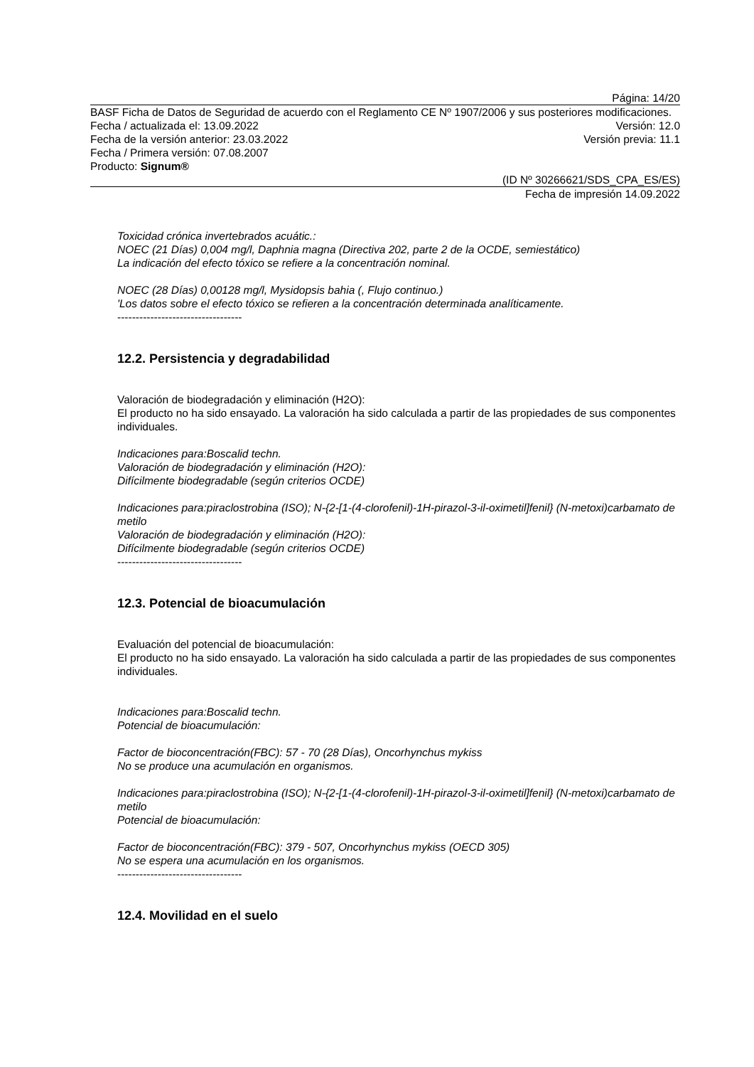Página: 14/20
BASF Ficha de Datos de Seguridad de acuerdo con el Reglamento CE Nº 1907/2006 y sus posteriores modificaciones.
Fecha / actualizada el: 13.09.2022 Versión: 12.0
Fecha de la versión anterior: 23.03.2022 Versión previa: 11.1
Fecha / Primera versión: 07.08.2007
Producto: Signum®
(ID Nº 30266621/SDS_CPA_ES/ES)
Fecha de impresión 14.09.2022
Toxicidad crónica invertebrados acuátic.:
NOEC (21 Días) 0,004 mg/l, Daphnia magna (Directiva 202, parte 2 de la OCDE, semiestático)
La indicación del efecto tóxico se refiere a la concentración nominal.
NOEC (28 Días) 0,00128 mg/l, Mysidopsis bahia (, Flujo continuo.)
'Los datos sobre el efecto tóxico se refieren a la concentración determinada analíticamente.
----------------------------------
12.2. Persistencia y degradabilidad
Valoración de biodegradación y eliminación (H2O):
El producto no ha sido ensayado. La valoración ha sido calculada a partir de las propiedades de sus componentes individuales.
Indicaciones para:Boscalid techn.
Valoración de biodegradación y eliminación (H2O):
Difícilmente biodegradable (según criterios OCDE)
Indicaciones para:piraclostrobina (ISO); N-{2-[1-(4-clorofenil)-1H-pirazol-3-il-oximetil]fenil} (N-metoxi)carbamato de metilo
Valoración de biodegradación y eliminación (H2O):
Difícilmente biodegradable (según criterios OCDE)
----------------------------------
12.3. Potencial de bioacumulación
Evaluación del potencial de bioacumulación:
El producto no ha sido ensayado. La valoración ha sido calculada a partir de las propiedades de sus componentes individuales.
Indicaciones para:Boscalid techn.
Potencial de bioacumulación:
Factor de bioconcentración(FBC): 57 - 70 (28 Días), Oncorhynchus mykiss
No se produce una acumulación en organismos.
Indicaciones para:piraclostrobina (ISO); N-{2-[1-(4-clorofenil)-1H-pirazol-3-il-oximetil]fenil} (N-metoxi)carbamato de metilo
Potencial de bioacumulación:
Factor de bioconcentración(FBC): 379 - 507, Oncorhynchus mykiss (OECD 305)
No se espera una acumulación en los organismos.
----------------------------------
12.4. Movilidad en el suelo